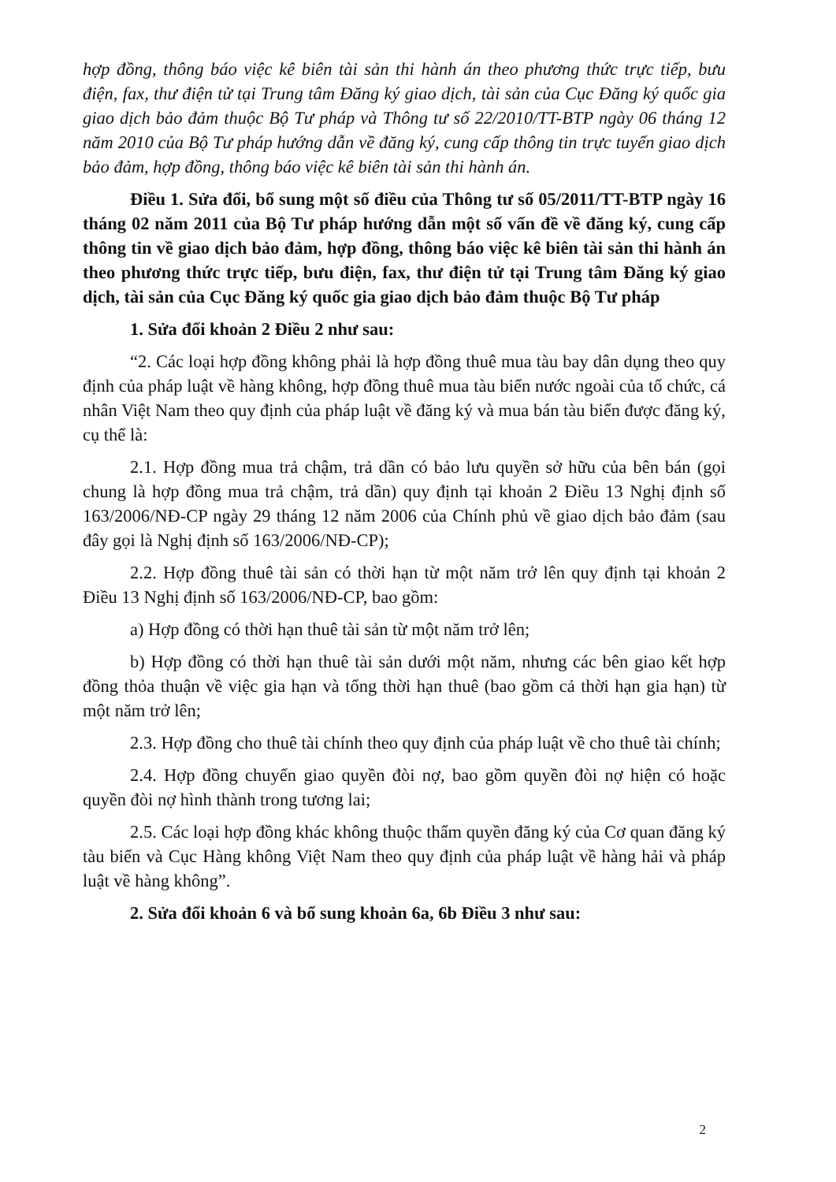hợp đồng, thông báo việc kê biên tài sản thi hành án theo phương thức trực tiếp, bưu điện, fax, thư điện tử tại Trung tâm Đăng ký giao dịch, tài sản của Cục Đăng ký quốc gia giao dịch bảo đảm thuộc Bộ Tư pháp và Thông tư số 22/2010/TT-BTP ngày 06 tháng 12 năm 2010 của Bộ Tư pháp hướng dẫn về đăng ký, cung cấp thông tin trực tuyến giao dịch bảo đảm, hợp đồng, thông báo việc kê biên tài sản thi hành án.
Điều 1. Sửa đổi, bổ sung một số điều của Thông tư số 05/2011/TT-BTP ngày 16 tháng 02 năm 2011 của Bộ Tư pháp hướng dẫn một số vấn đề về đăng ký, cung cấp thông tin về giao dịch bảo đảm, hợp đồng, thông báo việc kê biên tài sản thi hành án theo phương thức trực tiếp, bưu điện, fax, thư điện tử tại Trung tâm Đăng ký giao dịch, tài sản của Cục Đăng ký quốc gia giao dịch bảo đảm thuộc Bộ Tư pháp
1. Sửa đổi khoản 2 Điều 2 như sau:
“2. Các loại hợp đồng không phải là hợp đồng thuê mua tàu bay dân dụng theo quy định của pháp luật về hàng không, hợp đồng thuê mua tàu biển nước ngoài của tổ chức, cá nhân Việt Nam theo quy định của pháp luật về đăng ký và mua bán tàu biển được đăng ký, cụ thể là:
2.1. Hợp đồng mua trả chậm, trả dần có bảo lưu quyền sở hữu của bên bán (gọi chung là hợp đồng mua trả chậm, trả dần) quy định tại khoản 2 Điều 13 Nghị định số 163/2006/NĐ-CP ngày 29 tháng 12 năm 2006 của Chính phủ về giao dịch bảo đảm (sau đây gọi là Nghị định số 163/2006/NĐ-CP);
2.2. Hợp đồng thuê tài sản có thời hạn từ một năm trở lên quy định tại khoản 2 Điều 13 Nghị định số 163/2006/NĐ-CP, bao gồm:
a) Hợp đồng có thời hạn thuê tài sản từ một năm trở lên;
b) Hợp đồng có thời hạn thuê tài sản dưới một năm, nhưng các bên giao kết hợp đồng thỏa thuận về việc gia hạn và tổng thời hạn thuê (bao gồm cả thời hạn gia hạn) từ một năm trở lên;
2.3. Hợp đồng cho thuê tài chính theo quy định của pháp luật về cho thuê tài chính;
2.4. Hợp đồng chuyển giao quyền đòi nợ, bao gồm quyền đòi nợ hiện có hoặc quyền đòi nợ hình thành trong tương lai;
2.5. Các loại hợp đồng khác không thuộc thẩm quyền đăng ký của Cơ quan đăng ký tàu biển và Cục Hàng không Việt Nam theo quy định của pháp luật về hàng hải và pháp luật về hàng không”.
2. Sửa đổi khoản 6 và bổ sung khoản 6a, 6b Điều 3 như sau:
2